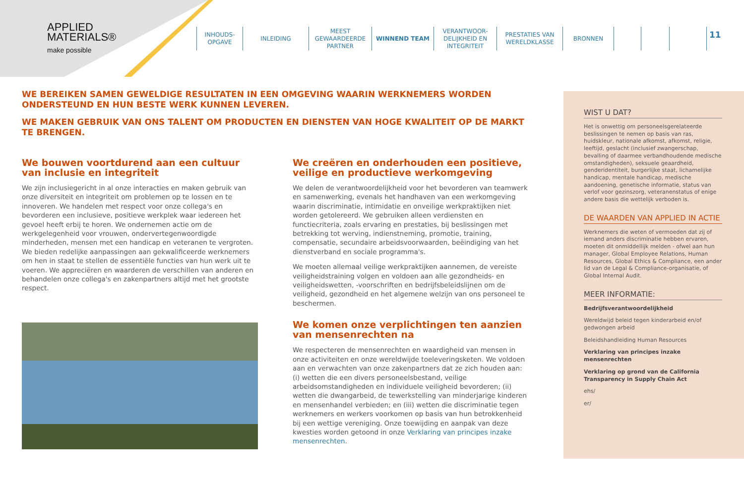APPLIED
MATERIALS®
make possible
INHOUDS-
OPGAVE
INLEIDING MEEST GEWAARDEERDE PARTNER
WINNEND TEAM VERANTWOOR-DELIJKHEID EN INTEGRITEIT
PRESTATIES VAN WERELDKLASSE
BRONNEN
11
WE BEREIKEN SAMEN GEWELDIGE RESULTATEN IN EEN OMGEVING WAARIN WERKNEMERS WORDEN ONDERSTEUND EN HUN BESTE WERK KUNNEN LEVEREN.
WE MAKEN GEBRUIK VAN ONS TALENT OM PRODUCTEN EN DIENSTEN VAN HOGE KWALITEIT OP DE MARKT TE BRENGEN.
We bouwen voortdurend aan een cultuur van inclusie en integriteit
We zijn inclusiegericht in al onze interacties en maken gebruik van onze diversiteit en integriteit om problemen op te lossen en te innoveren. We handelen met respect voor onze collega's en bevorderen een inclusieve, positieve werkplek waar iedereen het gevoel heeft erbij te horen. We ondernemen actie om de werkgelegenheid voor vrouwen, ondervertegenwoordigde minderheden, mensen met een handicap en veteranen te vergroten. We bieden redelijke aanpassingen aan gekwalificeerde werknemers om hen in staat te stellen de essentiële functies van hun werk uit te voeren. We appreciëren en waarderen de verschillen van anderen en behandelen onze collega's en zakenpartners altijd met het grootste respect.
We creëren en onderhouden een positieve, veilige en productieve werkomgeving
We delen de verantwoordelijkheid voor het bevorderen van teamwerk en samenwerking, evenals het handhaven van een werkomgeving waarin discriminatie, intimidatie en onveilige werkpraktijken niet worden getolereerd. We gebruiken alleen verdiensten en functiecriteria, zoals ervaring en prestaties, bij beslissingen met betrekking tot werving, indienstneming, promotie, training, compensatie, secundaire arbeidsvoorwaarden, beëindiging van het dienstverband en sociale programma's.
We moeten allemaal veilige werkpraktijken aannemen, de vereiste veiligheidstraining volgen en voldoen aan alle gezondheids- en veiligheidswetten, -voorschriften en bedrijfsbeleidslijnen om de veiligheid, gezondheid en het algemene welzijn van ons personeel te beschermen.
We komen onze verplichtingen ten aanzien van mensenrechten na
We respecteren de mensenrechten en waardigheid van mensen in onze activiteiten en onze wereldwijde toeleveringsketen. We voldoen aan en verwachten van onze zakenpartners dat ze zich houden aan: (i) wetten die een divers personeelsbestand, veilige arbeidsomstandigheden en individuele veiligheid bevorderen; (ii) wetten die dwangarbeid, de tewerkstelling van minderjarige kinderen en mensenhandel verbieden; en (iii) wetten die discriminatie tegen werknemers en werkers voorkomen op basis van hun betrokkenheid bij een wettige vereniging. Onze toewijding en aanpak van deze kwesties worden getoond in onze Verklaring van principes inzake mensenrechten.
WIST U DAT?
Het is onwettig om personeelsgerelateerde beslissingen te nemen op basis van ras, huidskleur, nationale afkomst, afkomst, religie, leeftijd, geslacht (inclusief zwangerschap, bevalling of daarmee verbandhoudende medische omstandigheden), seksuele geaardheid, genderidentiteit, burgerlijke staat, lichamelijke handicap, mentale handicap, medische aandoening, genetische informatie, status van verlof voor gezinszorg, veteranenstatus of enige andere basis die wettelijk verboden is.
DE WAARDEN VAN APPLIED IN ACTIE
Werknemers die weten of vermoeden dat zij of iemand anders discriminatie hebben ervaren, moeten dit onmiddellijk melden - ofwel aan hun manager, Global Employee Relations, Human Resources, Global Ethics & Compliance, een ander lid van de Legal & Compliance-organisatie, of Global Internal Audit.
MEER INFORMATIE:
Bedrijfsverantwoordelijkheid
Wereldwijd beleid tegen kinderarbeid en/of gedwongen arbeid
Beleidshandleiding Human Resources
Verklaring van principes inzake mensenrechten
Verklaring op grond van de California Transparency in Supply Chain Act
ehs/
er/